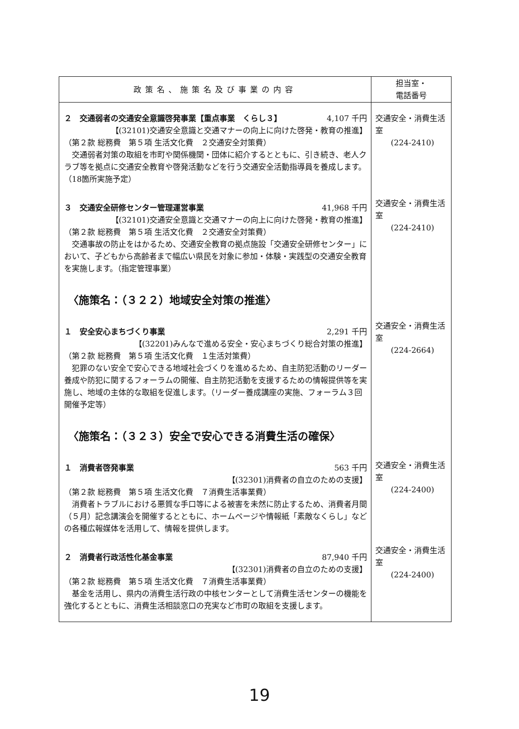| 政策名、施策名及び事業の内容 | 担当室・ 電話番号 |
| --- | --- |
| ２ 交通弱者の交通安全意識啓発事業【重点事業 くらし３】 4,107 千円 【(32101)交通安全意識と交通マナーの向上に向けた啓発・教育の推進】 （第２款 総務費 第５項 生活文化費 ２交通安全対策費） 交通弱者対策の取組を市町や関係機関・団体に紹介するとともに、引き続き、老人クラブ等を拠点に交通安全教育や啓発活動などを行う交通安全活動指導員を養成します。（18箇所実施予定） ３ 交通安全研修センター管理運営事業 41,968 千円 【(32101)交通安全意識と交通マナーの向上に向けた啓発・教育の推進】 （第２款 総務費 第５項 生活文化費 ２交通安全対策費） 交通事故の防止をはかるため、交通安全教育の拠点施設「交通安全研修センター」において、子どもから高齢者まで幅広い県民を対象に参加・体験・実践型の交通安全教育を実施します。（指定管理事業） 〈施策名：（３２２）地域安全対策の推進〉 １ 安全安心まちづくり事業 2,291 千円 【(32201)みんなで進める安全・安心まちづくり総合対策の推進】 （第２款 総務費 第５項 生活文化費 １生活対策費） 犯罪のない安全で安心できる地域社会づくりを進めるため、自主防犯活動のリーダー養成や防犯に関するフォーラムの開催、自主防犯活動を支援するための情報提供等を実施し、地域の主体的な取組を促進します。（リーダー養成講座の実施、フォーラム３回開催予定等） 〈施策名：（３２３）安全で安心できる消費生活の確保〉 １ 消費者啓発事業 563 千円 【(32301)消費者の自立のための支援】 （第２款 総務費 第５項 生活文化費 ７消費生活事業費） 消費者トラブルにおける悪質な手口等による被害を未然に防止するため、消費者月間（５月）記念講演会を開催するとともに、ホームページや情報紙「素敵なくらし」などの各種広報媒体を活用して、情報を提供します。 ２ 消費者行政活性化基金事業 87,940 千円 【(32301)消費者の自立のための支援】 （第２款 総務費 第５項 生活文化費 ７消費生活事業費） 基金を活用し、県内の消費生活行政の中核センターとして消費生活センターの機能を強化するとともに、消費生活相談窓口の充実など市町の取組を支援します。 | 交通安全・消費生活室 (224-2410) 交通安全・消費生活室 (224-2410) 交通安全・消費生活室 (224-2664) 交通安全・消費生活室 (224-2400) 交通安全・消費生活室 (224-2400) |
19